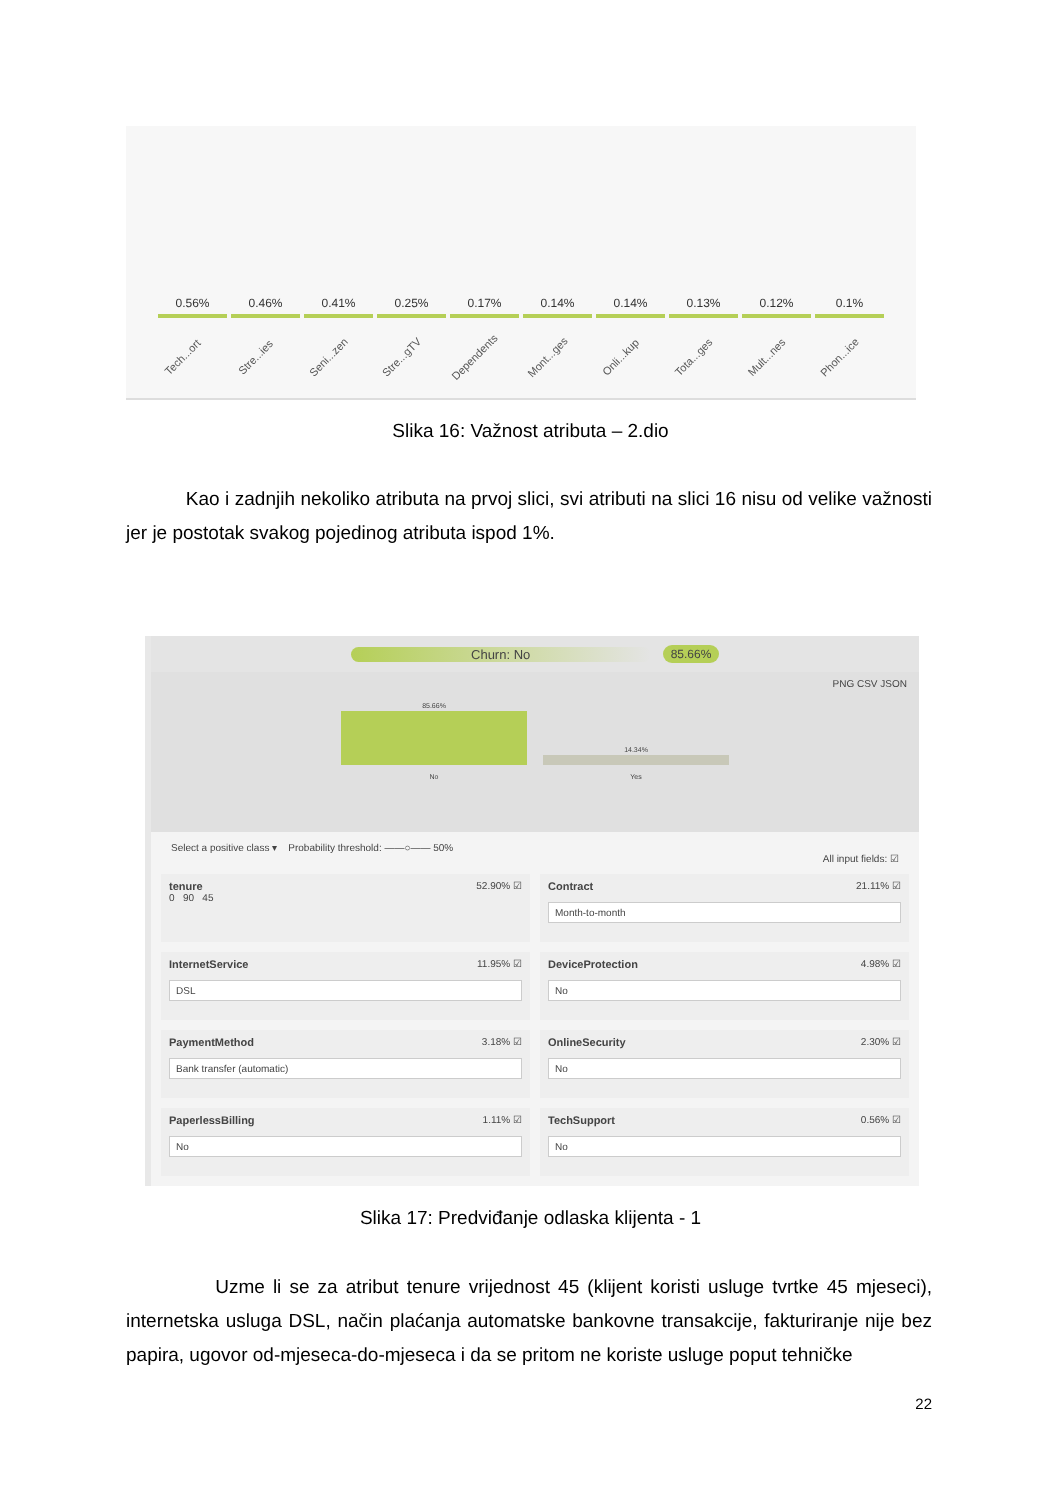0.56% 0.46% 0.41% 0.25% 0.17% 0.14% 0.14% 0.13% 0.12% 0.1%
Tech...ort Stre...ies Seni...zen Stre...gTV Dependents Mont...ges Onli...kup Tota...ges Mult...nes Phon...ice
Slika 16: Važnost atributa – 2.dio
Kao i zadnjih nekoliko atributa na prvoj slici, svi atributi na slici 16 nisu od velike važnosti jer je postotak svakog pojedinog atributa ispod 1%.
Churn: No 85.66%
PNG CSV JSON
85.66%
No
14.34%
Yes
Select a positive class ▾ Probability threshold: ——○—— 50%
All input fields: ☑
tenure 52.90% ☑
0 90 45
Contract 21.11% ☑
Month-to-month
InternetService 11.95% ☑
DSL
DeviceProtection 4.98% ☑
No
PaymentMethod 3.18% ☑
Bank transfer (automatic)
OnlineSecurity 2.30% ☑
No
PaperlessBilling 1.11% ☑
No
TechSupport 0.56% ☑
No
Slika 17: Predviđanje odlaska klijenta - 1
Uzme li se za atribut tenure vrijednost 45 (klijent koristi usluge tvrtke 45 mjeseci), internetska usluga DSL, način plaćanja automatske bankovne transakcije, fakturiranje nije bez papira, ugovor od-mjeseca-do-mjeseca i da se pritom ne koriste usluge poput tehničke
22